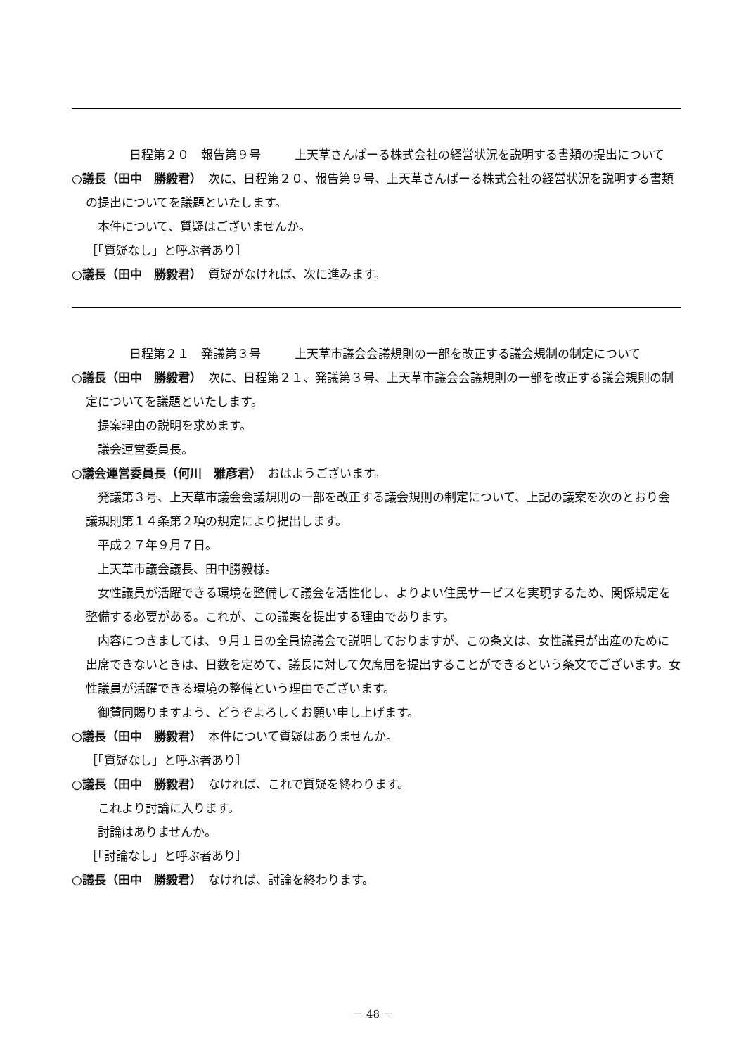日程第２０　報告第９号 上天草さんぱーる株式会社の経営状況を説明する書類の提出について
○議長（田中　勝毅君）　次に、日程第２０、報告第９号、上天草さんぱーる株式会社の経営状況を説明する書類の提出についてを議題といたします。
　本件について、質疑はございませんか。
［「質疑なし」と呼ぶ者あり］
○議長（田中　勝毅君）　質疑がなければ、次に進みます。
日程第２１　発議第３号 上天草市議会会議規則の一部を改正する議会規制の制定について
○議長（田中　勝毅君）　次に、日程第２１、発議第３号、上天草市議会会議規則の一部を改正する議会規則の制定についてを議題といたします。
　提案理由の説明を求めます。
　議会運営委員長。
○議会運営委員長（何川　雅彦君）　おはようございます。
　発議第３号、上天草市議会会議規則の一部を改正する議会規則の制定について、上記の議案を次のとおり会議規則第１４条第２項の規定により提出します。
　平成２７年９月７日。
　上天草市議会議長、田中勝毅様。
　女性議員が活躍できる環境を整備して議会を活性化し、よりよい住民サービスを実現するため、関係規定を整備する必要がある。これが、この議案を提出する理由であります。
　内容につきましては、９月１日の全員協議会で説明しておりますが、この条文は、女性議員が出産のために出席できないときは、日数を定めて、議長に対して欠席届を提出することができるという条文でございます。女性議員が活躍できる環境の整備という理由でございます。
　御賛同賜りますよう、どうぞよろしくお願い申し上げます。
○議長（田中　勝毅君）　本件について質疑はありませんか。
［「質疑なし」と呼ぶ者あり］
○議長（田中　勝毅君）　なければ、これで質疑を終わります。
　これより討論に入ります。
　討論はありませんか。
［「討論なし」と呼ぶ者あり］
○議長（田中　勝毅君）　なければ、討論を終わります。
－ 48 －